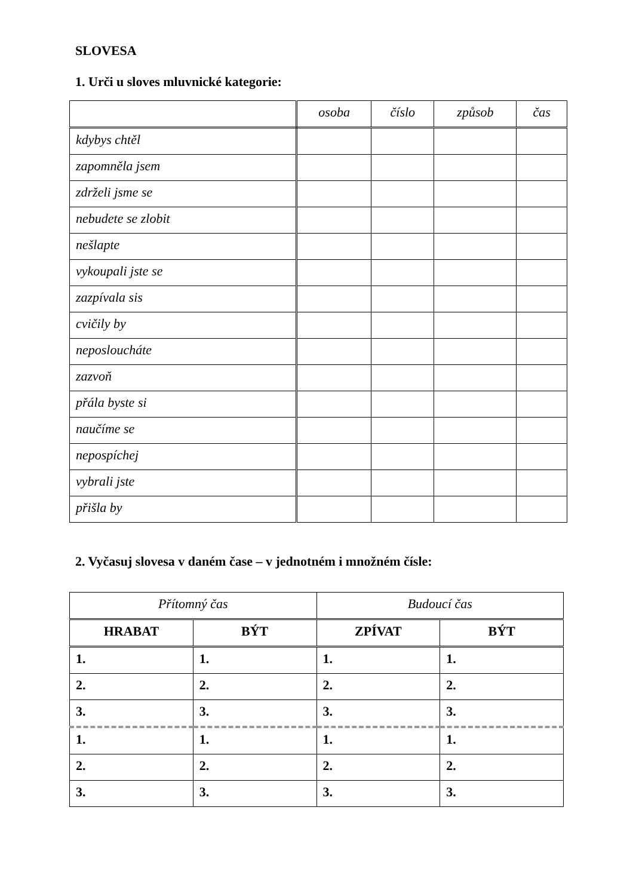SLOVESA
1. Urči u sloves mluvnické kategorie:
| | osoba | číslo | způsob | čas |
| kdybys chtěl | | | | |
| zapomněla jsem | | | | |
| zdrželi jsme se | | | | |
| nebudete se zlobit | | | | |
| nešlapte | | | | |
| vykoupali jste se | | | | |
| zazpívala sis | | | | |
| cvičily by | | | | |
| neposloucháte | | | | |
| zazvoň | | | | |
| přála byste si | | | | |
| naučíme se | | | | |
| nepospíchej | | | | |
| vybrali jste | | | | |
| přišla by | | | | |
2. Vyčasuj slovesa v daném čase – v jednotném i množném čísle:
| Přítomný čas | | Budoucí čas | |
| --- | --- | --- | --- |
| HRABAT | BÝT | ZPÍVAT | BÝT |
| 1. | 1. | 1. | 1. |
| 2. | 2. | 2. | 2. |
| 3. | 3. | 3. | 3. |
| 1. | 1. | 1. | 1. |
| 2. | 2. | 2. | 2. |
| 3. | 3. | 3. | 3. |